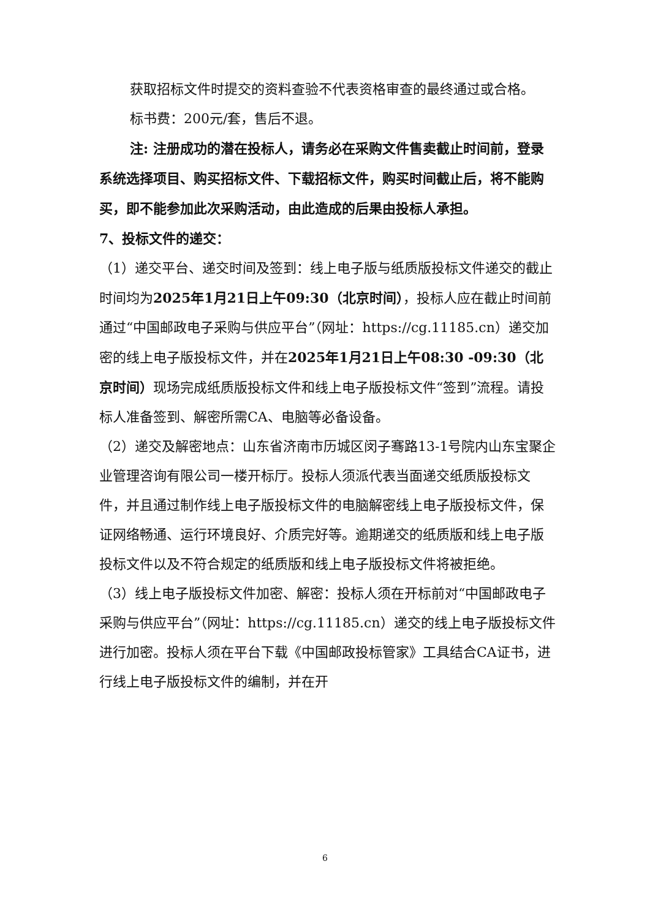获取招标文件时提交的资料查验不代表资格审查的最终通过或合格。
标书费：200元/套，售后不退。
注: 注册成功的潜在投标人，请务必在采购文件售卖截止时间前，登录系统选择项目、购买招标文件、下载招标文件，购买时间截止后，将不能购买，即不能参加此次采购活动，由此造成的后果由投标人承担。
7、投标文件的递交：
（1）递交平台、递交时间及签到：线上电子版与纸质版投标文件递交的截止时间均为2025年1月21日上午09:30（北京时间），投标人应在截止时间前通过“中国邮政电子采购与供应平台”（网址：https://cg.11185.cn）递交加密的线上电子版投标文件，并在2025年1月21日上午08:30 -09:30（北京时间）现场完成纸质版投标文件和线上电子版投标文件“签到”流程。请投标人准备签到、解密所需CA、电脑等必备设备。
（2）递交及解密地点：山东省济南市历城区闵子骞路13-1号院内山东宝聚企业管理咨询有限公司一楼开标厅。投标人须派代表当面递交纸质版投标文件，并且通过制作线上电子版投标文件的电脑解密线上电子版投标文件，保证网络畅通、运行环境良好、介质完好等。逾期递交的纸质版和线上电子版投标文件以及不符合规定的纸质版和线上电子版投标文件将被拒绝。
（3）线上电子版投标文件加密、解密：投标人须在开标前对“中国邮政电子采购与供应平台”（网址：https://cg.11185.cn）递交的线上电子版投标文件进行加密。投标人须在平台下载《中国邮政投标管家》工具结合CA证书，进行线上电子版投标文件的编制，并在开
6